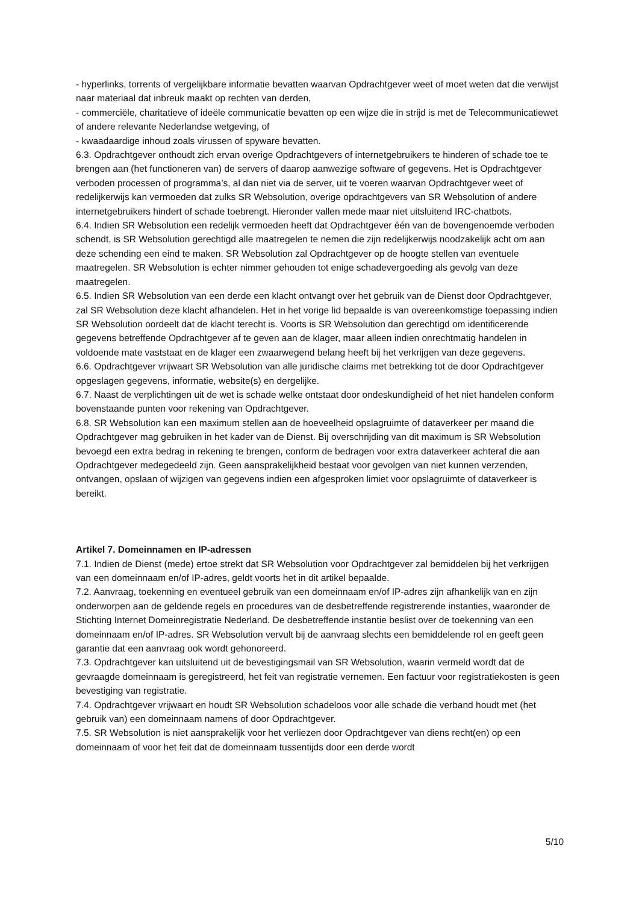- hyperlinks, torrents of vergelijkbare informatie bevatten waarvan Opdrachtgever weet of moet weten dat die verwijst naar materiaal dat inbreuk maakt op rechten van derden,
- commerciële, charitatieve of ideële communicatie bevatten op een wijze die in strijd is met de Telecommunicatiewet of andere relevante Nederlandse wetgeving, of
- kwaadaardige inhoud zoals virussen of spyware bevatten.
6.3. Opdrachtgever onthoudt zich ervan overige Opdrachtgevers of internetgebruikers te hinderen of schade toe te brengen aan (het functioneren van) de servers of daarop aanwezige software of gegevens. Het is Opdrachtgever verboden processen of programma’s, al dan niet via de server, uit te voeren waarvan Opdrachtgever weet of redelijkerwijs kan vermoeden dat zulks SR Websolution, overige opdrachtgevers van SR Websolution of andere internetgebruikers hindert of schade toebrengt. Hieronder vallen mede maar niet uitsluitend IRC-chatbots.
6.4. Indien SR Websolution een redelijk vermoeden heeft dat Opdrachtgever één van de bovengenoemde verboden schendt, is SR Websolution gerechtigd alle maatregelen te nemen die zijn redelijkerwijs noodzakelijk acht om aan deze schending een eind te maken. SR Websolution zal Opdrachtgever op de hoogte stellen van eventuele maatregelen. SR Websolution is echter nimmer gehouden tot enige schadevergoeding als gevolg van deze maatregelen.
6.5. Indien SR Websolution van een derde een klacht ontvangt over het gebruik van de Dienst door Opdrachtgever, zal SR Websolution deze klacht afhandelen. Het in het vorige lid bepaalde is van overeenkomstige toepassing indien SR Websolution oordeelt dat de klacht terecht is. Voorts is SR Websolution dan gerechtigd om identificerende gegevens betreffende Opdrachtgever af te geven aan de klager, maar alleen indien onrechtmatig handelen in voldoende mate vaststaat en de klager een zwaarwegend belang heeft bij het verkrijgen van deze gegevens.
6.6. Opdrachtgever vrijwaart SR Websolution van alle juridische claims met betrekking tot de door Opdrachtgever opgeslagen gegevens, informatie, website(s) en dergelijke.
6.7. Naast de verplichtingen uit de wet is schade welke ontstaat door ondeskundigheid of het niet handelen conform bovenstaande punten voor rekening van Opdrachtgever.
6.8. SR Websolution kan een maximum stellen aan de hoeveelheid opslagruimte of dataverkeer per maand die Opdrachtgever mag gebruiken in het kader van de Dienst. Bij overschrijding van dit maximum is SR Websolution bevoegd een extra bedrag in rekening te brengen, conform de bedragen voor extra dataverkeer achteraf die aan Opdrachtgever medegedeeld zijn. Geen aansprakelijkheid bestaat voor gevolgen van niet kunnen verzenden, ontvangen, opslaan of wijzigen van gegevens indien een afgesproken limiet voor opslagruimte of dataverkeer is bereikt.
Artikel 7. Domeinnamen en IP-adressen
7.1. Indien de Dienst (mede) ertoe strekt dat SR Websolution voor Opdrachtgever zal bemiddelen bij het verkrijgen van een domeinnaam en/of IP-adres, geldt voorts het in dit artikel bepaalde.
7.2. Aanvraag, toekenning en eventueel gebruik van een domeinnaam en/of IP-adres zijn afhankelijk van en zijn onderworpen aan de geldende regels en procedures van de desbetreffende registrerende instanties, waaronder de Stichting Internet Domeinregistratie Nederland. De desbetreffende instantie beslist over de toekenning van een domeinnaam en/of IP-adres. SR Websolution vervult bij de aanvraag slechts een bemiddelende rol en geeft geen garantie dat een aanvraag ook wordt gehonoreerd.
7.3. Opdrachtgever kan uitsluitend uit de bevestigingsmail van SR Websolution, waarin vermeld wordt dat de gevraagde domeinnaam is geregistreerd, het feit van registratie vernemen. Een factuur voor registratiekosten is geen bevestiging van registratie.
7.4. Opdrachtgever vrijwaart en houdt SR Websolution schadeloos voor alle schade die verband houdt met (het gebruik van) een domeinnaam namens of door Opdrachtgever.
7.5. SR Websolution is niet aansprakelijk voor het verliezen door Opdrachtgever van diens recht(en) op een domeinnaam of voor het feit dat de domeinnaam tussentijds door een derde wordt
5/10